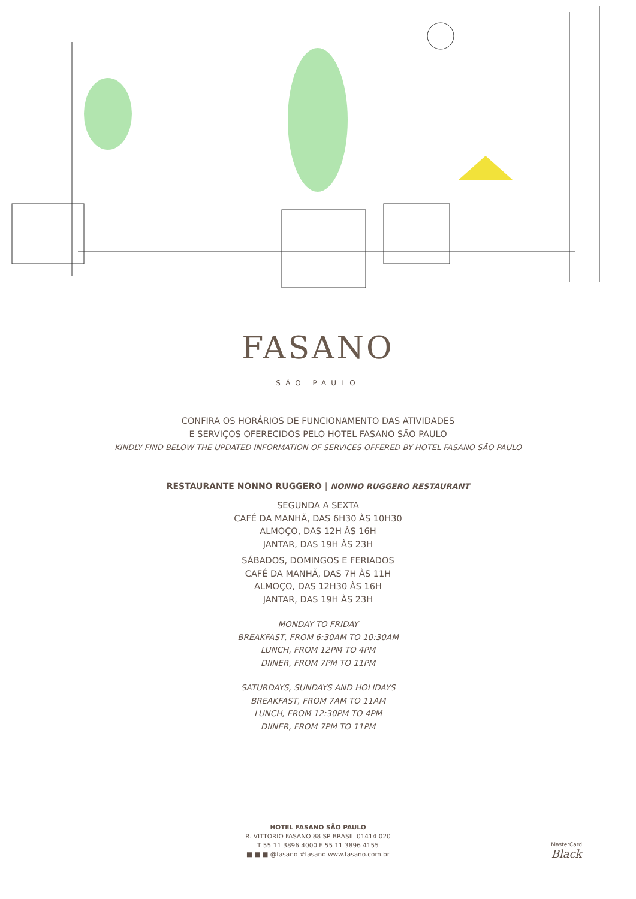FASANO
SÃO PAULO
CONFIRA OS HORÁRIOS DE FUNCIONAMENTO DAS ATIVIDADES
E SERVIÇOS OFERECIDOS PELO HOTEL FASANO SÃO PAULO
KINDLY FIND BELOW THE UPDATED INFORMATION OF SERVICES OFFERED BY HOTEL FASANO SÃO PAULO
RESTAURANTE NONNO RUGGERO | NONNO RUGGERO RESTAURANT
SEGUNDA A SEXTA
CAFÉ DA MANHÃ, DAS 6H30 ÀS 10H30
ALMOÇO, DAS 12H ÀS 16H
JANTAR, DAS 19H ÀS 23H
SÁBADOS, DOMINGOS E FERIADOS
CAFÉ DA MANHÃ, DAS 7H ÀS 11H
ALMOÇO, DAS 12H30 ÀS 16H
JANTAR, DAS 19H ÀS 23H
MONDAY TO FRIDAY
BREAKFAST, FROM 6:30AM TO 10:30AM
LUNCH, FROM 12PM TO 4PM
DIINER, FROM 7PM TO 11PM
SATURDAYS, SUNDAYS AND HOLIDAYS
BREAKFAST, FROM 7AM TO 11AM
LUNCH, FROM 12:30PM TO 4PM
DIINER, FROM 7PM TO 11PM
HOTEL FASANO SÃO PAULO
R. VITTORIO FASANO 88 SP BRASIL 01414 020
T 55 11 3896 4000 F 55 11 3896 4155
■ ■ ■ @fasano #fasano www.fasano.com.br
MasterCard
Black